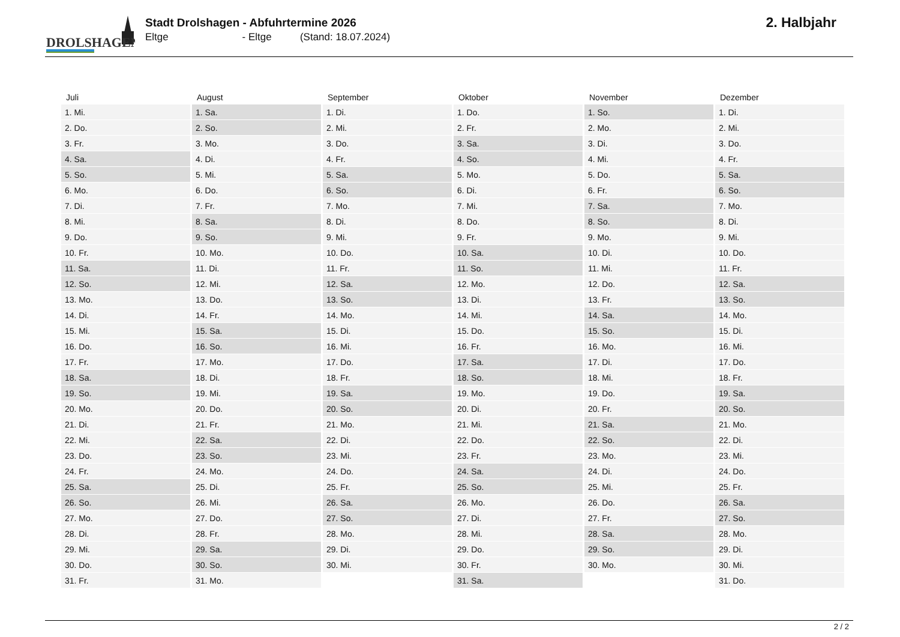DROLSHAGEN
Stadt Drolshagen - Abfuhrtermine 2026
Eltge - Eltge (Stand: 18.07.2024)
2. Halbjahr
| Juli | August | September | Oktober | November | Dezember |
| --- | --- | --- | --- | --- | --- |
| 1. Mi. | 1. Sa. | 1. Di. | 1. Do. | 1. So. | 1. Di. |
| 2. Do. | 2. So. | 2. Mi. | 2. Fr. | 2. Mo. | 2. Mi. |
| 3. Fr. | 3. Mo. | 3. Do. | 3. Sa. | 3. Di. | 3. Do. |
| 4. Sa. | 4. Di. | 4. Fr. | 4. So. | 4. Mi. | 4. Fr. |
| 5. So. | 5. Mi. | 5. Sa. | 5. Mo. | 5. Do. | 5. Sa. |
| 6. Mo. | 6. Do. | 6. So. | 6. Di. | 6. Fr. | 6. So. |
| 7. Di. | 7. Fr. | 7. Mo. | 7. Mi. | 7. Sa. | 7. Mo. |
| 8. Mi. | 8. Sa. | 8. Di. | 8. Do. | 8. So. | 8. Di. |
| 9. Do. | 9. So. | 9. Mi. | 9. Fr. | 9. Mo. | 9. Mi. |
| 10. Fr. | 10. Mo. | 10. Do. | 10. Sa. | 10. Di. | 10. Do. |
| 11. Sa. | 11. Di. | 11. Fr. | 11. So. | 11. Mi. | 11. Fr. |
| 12. So. | 12. Mi. | 12. Sa. | 12. Mo. | 12. Do. | 12. Sa. |
| 13. Mo. | 13. Do. | 13. So. | 13. Di. | 13. Fr. | 13. So. |
| 14. Di. | 14. Fr. | 14. Mo. | 14. Mi. | 14. Sa. | 14. Mo. |
| 15. Mi. | 15. Sa. | 15. Di. | 15. Do. | 15. So. | 15. Di. |
| 16. Do. | 16. So. | 16. Mi. | 16. Fr. | 16. Mo. | 16. Mi. |
| 17. Fr. | 17. Mo. | 17. Do. | 17. Sa. | 17. Di. | 17. Do. |
| 18. Sa. | 18. Di. | 18. Fr. | 18. So. | 18. Mi. | 18. Fr. |
| 19. So. | 19. Mi. | 19. Sa. | 19. Mo. | 19. Do. | 19. Sa. |
| 20. Mo. | 20. Do. | 20. So. | 20. Di. | 20. Fr. | 20. So. |
| 21. Di. | 21. Fr. | 21. Mo. | 21. Mi. | 21. Sa. | 21. Mo. |
| 22. Mi. | 22. Sa. | 22. Di. | 22. Do. | 22. So. | 22. Di. |
| 23. Do. | 23. So. | 23. Mi. | 23. Fr. | 23. Mo. | 23. Mi. |
| 24. Fr. | 24. Mo. | 24. Do. | 24. Sa. | 24. Di. | 24. Do. |
| 25. Sa. | 25. Di. | 25. Fr. | 25. So. | 25. Mi. | 25. Fr. |
| 26. So. | 26. Mi. | 26. Sa. | 26. Mo. | 26. Do. | 26. Sa. |
| 27. Mo. | 27. Do. | 27. So. | 27. Di. | 27. Fr. | 27. So. |
| 28. Di. | 28. Fr. | 28. Mo. | 28. Mi. | 28. Sa. | 28. Mo. |
| 29. Mi. | 29. Sa. | 29. Di. | 29. Do. | 29. So. | 29. Di. |
| 30. Do. | 30. So. | 30. Mi. | 30. Fr. | 30. Mo. | 30. Mi. |
| 31. Fr. | 31. Mo. | | 31. Sa. | | 31. Do. |
2 / 2